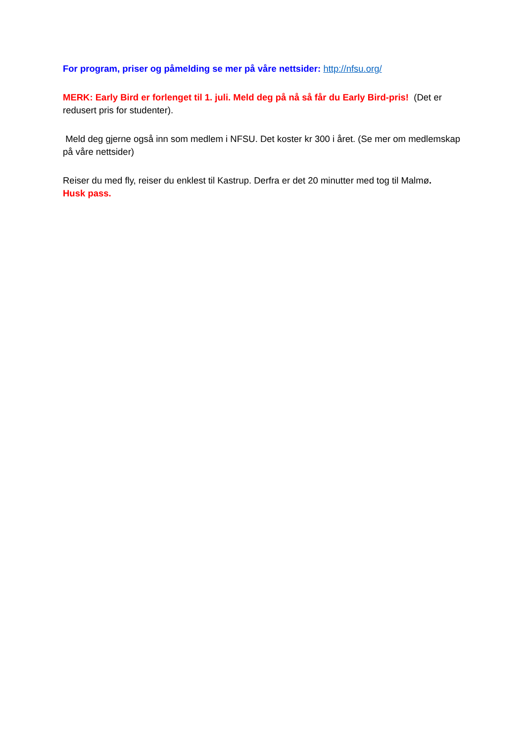For program, priser og påmelding se mer på våre nettsider: http://nfsu.org/
MERK: Early Bird er forlenget til 1. juli. Meld deg på nå så får du Early Bird-pris! (Det er redusert pris for studenter).
Meld deg gjerne også inn som medlem i NFSU. Det koster kr 300 i året. (Se mer om medlemskap på våre nettsider)
Reiser du med fly, reiser du enklest til Kastrup. Derfra er det 20 minutter med tog til Malmø.
Husk pass.